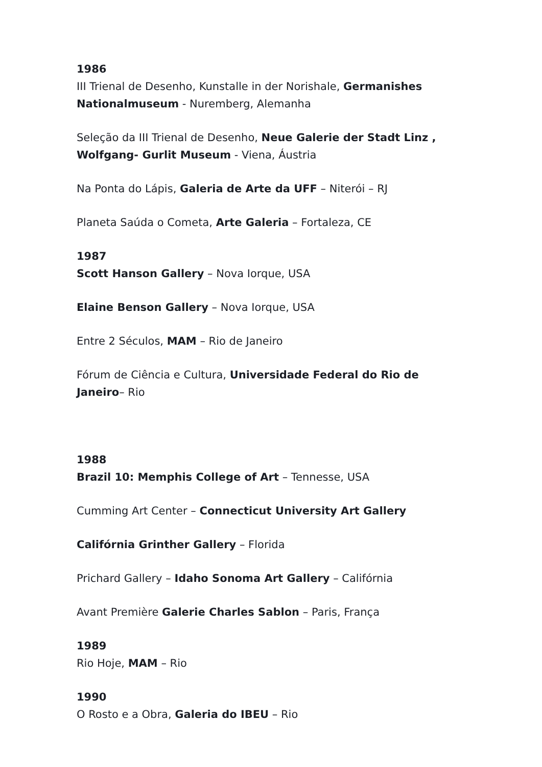1986
III Trienal de Desenho, Kunstalle in der Norishale, Germanishes Nationalmuseum - Nuremberg, Alemanha
Seleção da III Trienal de Desenho, Neue Galerie der Stadt Linz , Wolfgang- Gurlit Museum - Viena, Áustria
Na Ponta do Lápis, Galeria de Arte da UFF – Niterói – RJ
Planeta Saúda o Cometa, Arte Galeria – Fortaleza, CE
1987
Scott Hanson Gallery – Nova Iorque, USA
Elaine Benson Gallery – Nova Iorque, USA
Entre 2 Séculos, MAM – Rio de Janeiro
Fórum de Ciência e Cultura, Universidade Federal do Rio de Janeiro– Rio
1988
Brazil 10: Memphis College of Art – Tennesse, USA
Cumming Art Center – Connecticut University Art Gallery
Califórnia Grinther Gallery – Florida
Prichard Gallery – Idaho Sonoma Art Gallery – Califórnia
Avant Première Galerie Charles Sablon – Paris, França
1989
Rio Hoje, MAM – Rio
1990
O Rosto e a Obra, Galeria do IBEU – Rio